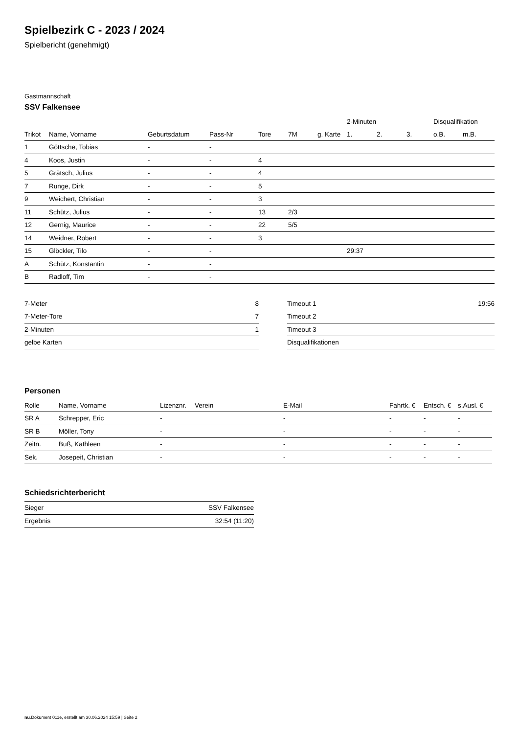Spielbezirk C - 2023 / 2024
Spielbericht (genehmigt)
Gastmannschaft
SSV Falkensee
| | | | | | | | 2-Minuten | | | Disqualifikation | |
| --- | --- | --- | --- | --- | --- | --- | --- | --- | --- | --- | --- |
| Trikot | Name, Vorname | Geburtsdatum | Pass-Nr | Tore | 7M | g. Karte | 1. | 2. | 3. | o.B. | m.B. |
| 1 | Göttsche, Tobias | - | - | | | | | | | | |
| 4 | Koos, Justin | - | - | 4 | | | | | | | |
| 5 | Grätsch, Julius | - | - | 4 | | | | | | | |
| 7 | Runge, Dirk | - | - | 5 | | | | | | | |
| 9 | Weichert, Christian | - | - | 3 | | | | | | | |
| 11 | Schütz, Julius | - | - | 13 | 2/3 | | | | | | |
| 12 | Gernig, Maurice | - | - | 22 | 5/5 | | | | | | |
| 14 | Weidner, Robert | - | - | 3 | | | | | | | |
| 15 | Glöckler, Tilo | - | - | | | | 29:37 | | | | |
| A | Schütz, Konstantin | - | - | | | | | | | | |
| B | Radloff, Tim | - | - | | | | | | | | |
| 7-Meter | 8 |
| 7-Meter-Tore | 7 |
| 2-Minuten | 1 |
| gelbe Karten | |
| Timeout 1 | 19:56 |
| Timeout 2 | |
| Timeout 3 | |
| Disqualifikationen | |
Personen
| Rolle | Name, Vorname | Lizenznr. | Verein | E-Mail | Fahrtk. € | Entsch. € | s.Ausl. € |
| --- | --- | --- | --- | --- | --- | --- | --- |
| SR A | Schrepper, Eric | - | | - | - | - | - |
| SR B | Möller, Tony | - | | - | - | - | - |
| Zeitn. | Buß, Kathleen | - | | - | - | - | - |
| Sek. | Josepeit, Christian | - | | - | - | - | - |
Schiedsrichterbericht
| Sieger | SSV Falkensee |
| Ergebnis | 32:54 (11:20) |
nu.Dokument 011e, erstellt am 30.06.2024 15:59 | Seite 2